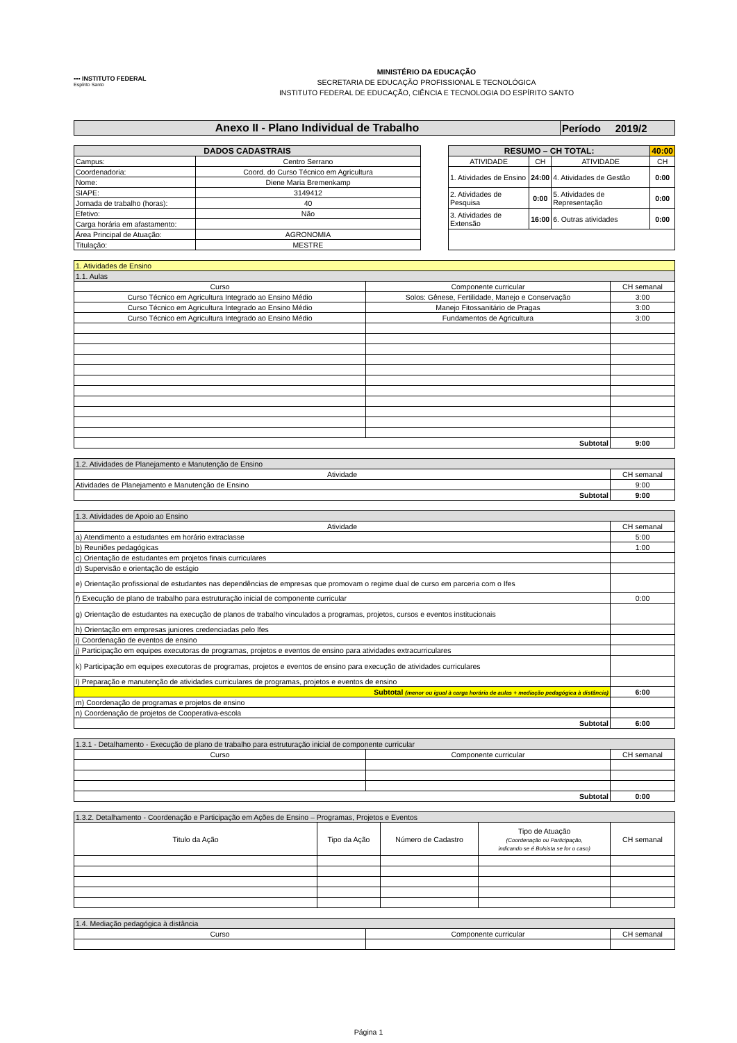▪▪▪ INSTITUTO FEDERAL
Espírito Santo
MINISTÉRIO DA EDUCAÇÃO
SECRETARIA DE EDUCAÇÃO PROFISSIONAL E TECNOLÓGICA
INSTITUTO FEDERAL DE EDUCAÇÃO, CIÊNCIA E TECNOLOGIA DO ESPÍRITO SANTO
| Anexo II - Plano Individual de Trabalho | Período 2019/2 |
| DADOS CADASTRAIS | |
| --- | --- |
| Campus: | Centro Serrano |
| Coordenadoria: | Coord. do Curso Técnico em Agricultura |
| Nome: | Diene Maria Bremenkamp |
| SIAPE: | 3149412 |
| Jornada de trabalho (horas): | 40 |
| Efetivo: | Não |
| Carga horária em afastamento: | |
| Área Principal de Atuação: | AGRONOMIA |
| Titulação: | MESTRE |
| RESUMO – CH TOTAL: | | | 40:00 |
| --- | --- | --- | --- |
| ATIVIDADE | CH | ATIVIDADE | CH |
| 1. Atividades de Ensino | 24:00 | 4. Atividades de Gestão | 0:00 |
| 2. Atividades de Pesquisa | 0:00 | 5. Atividades de Representação | 0:00 |
| 3. Atividades de Extensão | 16:00 | 6. Outras atividades | 0:00 |
| 1. Atividades de Ensino | | |
| 1.1. Aulas | | |
| Curso | Componente curricular | CH semanal |
| Curso Técnico em Agricultura Integrado ao Ensino Médio | Solos: Gênese, Fertilidade, Manejo e Conservação | 3:00 |
| Curso Técnico em Agricultura Integrado ao Ensino Médio | Manejo Fitossanitário de Pragas | 3:00 |
| Curso Técnico em Agricultura Integrado ao Ensino Médio | Fundamentos de Agricultura | 3:00 |
| Subtotal | | 9:00 |
| 1.2. Atividades de Planejamento e Manutenção de Ensino | |
| Atividade | CH semanal |
| Atividades de Planejamento e Manutenção de Ensino | 9:00 |
| Subtotal | 9:00 |
| 1.3. Atividades de Apoio ao Ensino | |
| Atividade | CH semanal |
| a) Atendimento a estudantes em horário extraclasse | 5:00 |
| b) Reuniões pedagógicas | 1:00 |
| c) Orientação de estudantes em projetos finais curriculares | |
| d) Supervisão e orientação de estágio | |
| e) Orientação profissional de estudantes nas dependências de empresas que promovam o regime dual de curso em parceria com o Ifes | |
| f) Execução de plano de trabalho para estruturação inicial de componente curricular | 0:00 |
| g) Orientação de estudantes na execução de planos de trabalho vinculados a programas, projetos, cursos e eventos institucionais | |
| h) Orientação em empresas juniores credenciadas pelo Ifes | |
| i) Coordenação de eventos de ensino | |
| j) Participação em equipes executoras de programas, projetos e eventos de ensino para atividades extracurriculares | |
| k) Participação em equipes executoras de programas, projetos e eventos de ensino para execução de atividades curriculares | |
| l) Preparação e manutenção de atividades curriculares de programas, projetos e eventos de ensino | |
| Subtotal (menor ou igual à carga horária de aulas + mediação pedagógica à distância) | 6:00 |
| m) Coordenação de programas e projetos de ensino | |
| n) Coordenação de projetos de Cooperativa-escola | |
| Subtotal | 6:00 |
| 1.3.1 - Detalhamento - Execução de plano de trabalho para estruturação inicial de componente curricular | | |
| Curso | Componente curricular | CH semanal |
| Subtotal | | 0:00 |
| 1.3.2. Detalhamento - Coordenação e Participação em Ações de Ensino – Programas, Projetos e Eventos | | | | |
| Titulo da Ação | Tipo da Ação | Número de Cadastro | Tipo de Atuação (Coordenação ou Participação, indicando se é Bolsista se for o caso) | CH semanal |
| 1.4. Mediação pedagógica à distância | | |
| Curso | Componente curricular | CH semanal |
Página 1